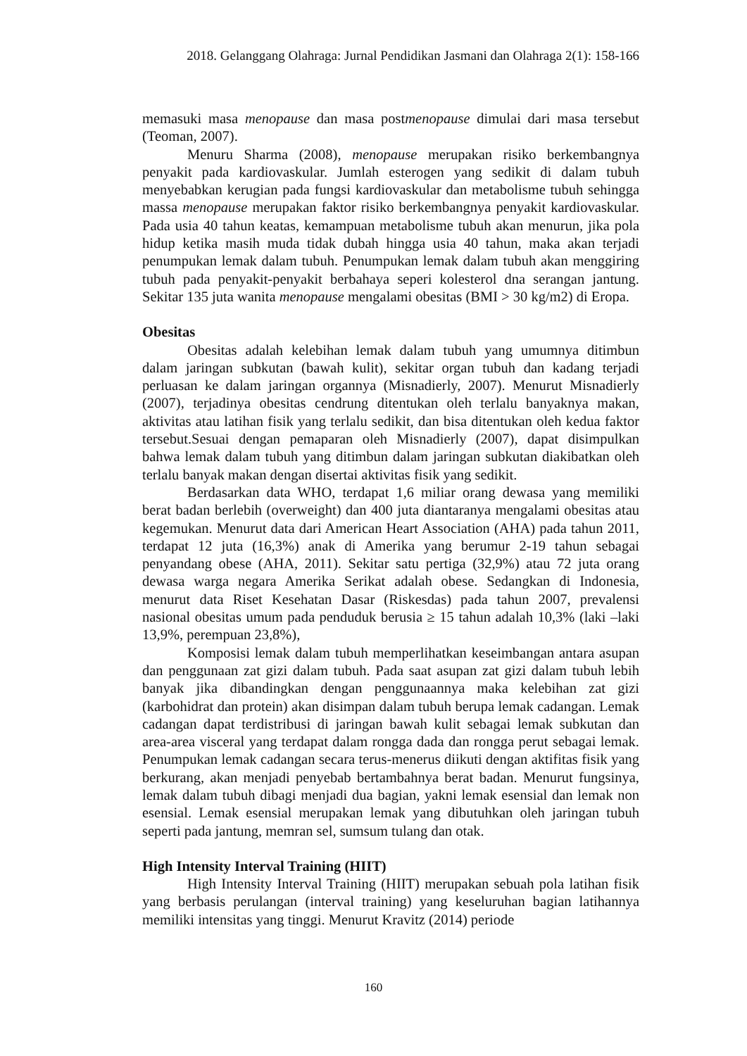2018. Gelanggang Olahraga: Jurnal Pendidikan Jasmani dan Olahraga 2(1): 158-166
memasuki masa menopause dan masa postmenopause dimulai dari masa tersebut (Teoman, 2007).
Menuru Sharma (2008), menopause merupakan risiko berkembangnya penyakit pada kardiovaskular. Jumlah esterogen yang sedikit di dalam tubuh menyebabkan kerugian pada fungsi kardiovaskular dan metabolisme tubuh sehingga massa menopause merupakan faktor risiko berkembangnya penyakit kardiovaskular. Pada usia 40 tahun keatas, kemampuan metabolisme tubuh akan menurun, jika pola hidup ketika masih muda tidak dubah hingga usia 40 tahun, maka akan terjadi penumpukan lemak dalam tubuh. Penumpukan lemak dalam tubuh akan menggiring tubuh pada penyakit-penyakit berbahaya seperi kolesterol dna serangan jantung. Sekitar 135 juta wanita menopause mengalami obesitas (BMI > 30 kg/m2) di Eropa.
Obesitas
Obesitas adalah kelebihan lemak dalam tubuh yang umumnya ditimbun dalam jaringan subkutan (bawah kulit), sekitar organ tubuh dan kadang terjadi perluasan ke dalam jaringan organnya (Misnadierly, 2007). Menurut Misnadierly (2007), terjadinya obesitas cendrung ditentukan oleh terlalu banyaknya makan, aktivitas atau latihan fisik yang terlalu sedikit, dan bisa ditentukan oleh kedua faktor tersebut.Sesuai dengan pemaparan oleh Misnadierly (2007), dapat disimpulkan bahwa lemak dalam tubuh yang ditimbun dalam jaringan subkutan diakibatkan oleh terlalu banyak makan dengan disertai aktivitas fisik yang sedikit.
Berdasarkan data WHO, terdapat 1,6 miliar orang dewasa yang memiliki berat badan berlebih (overweight) dan 400 juta diantaranya mengalami obesitas atau kegemukan. Menurut data dari American Heart Association (AHA) pada tahun 2011, terdapat 12 juta (16,3%) anak di Amerika yang berumur 2-19 tahun sebagai penyandang obese (AHA, 2011). Sekitar satu pertiga (32,9%) atau 72 juta orang dewasa warga negara Amerika Serikat adalah obese. Sedangkan di Indonesia, menurut data Riset Kesehatan Dasar (Riskesdas) pada tahun 2007, prevalensi nasional obesitas umum pada penduduk berusia ≥ 15 tahun adalah 10,3% (laki –laki 13,9%, perempuan 23,8%),
Komposisi lemak dalam tubuh memperlihatkan keseimbangan antara asupan dan penggunaan zat gizi dalam tubuh. Pada saat asupan zat gizi dalam tubuh lebih banyak jika dibandingkan dengan penggunaannya maka kelebihan zat gizi (karbohidrat dan protein) akan disimpan dalam tubuh berupa lemak cadangan. Lemak cadangan dapat terdistribusi di jaringan bawah kulit sebagai lemak subkutan dan area-area visceral yang terdapat dalam rongga dada dan rongga perut sebagai lemak. Penumpukan lemak cadangan secara terus-menerus diikuti dengan aktifitas fisik yang berkurang, akan menjadi penyebab bertambahnya berat badan. Menurut fungsinya, lemak dalam tubuh dibagi menjadi dua bagian, yakni lemak esensial dan lemak non esensial. Lemak esensial merupakan lemak yang dibutuhkan oleh jaringan tubuh seperti pada jantung, memran sel, sumsum tulang dan otak.
High Intensity Interval Training (HIIT)
High Intensity Interval Training (HIIT) merupakan sebuah pola latihan fisik yang berbasis perulangan (interval training) yang keseluruhan bagian latihannya memiliki intensitas yang tinggi. Menurut Kravitz (2014) periode
160